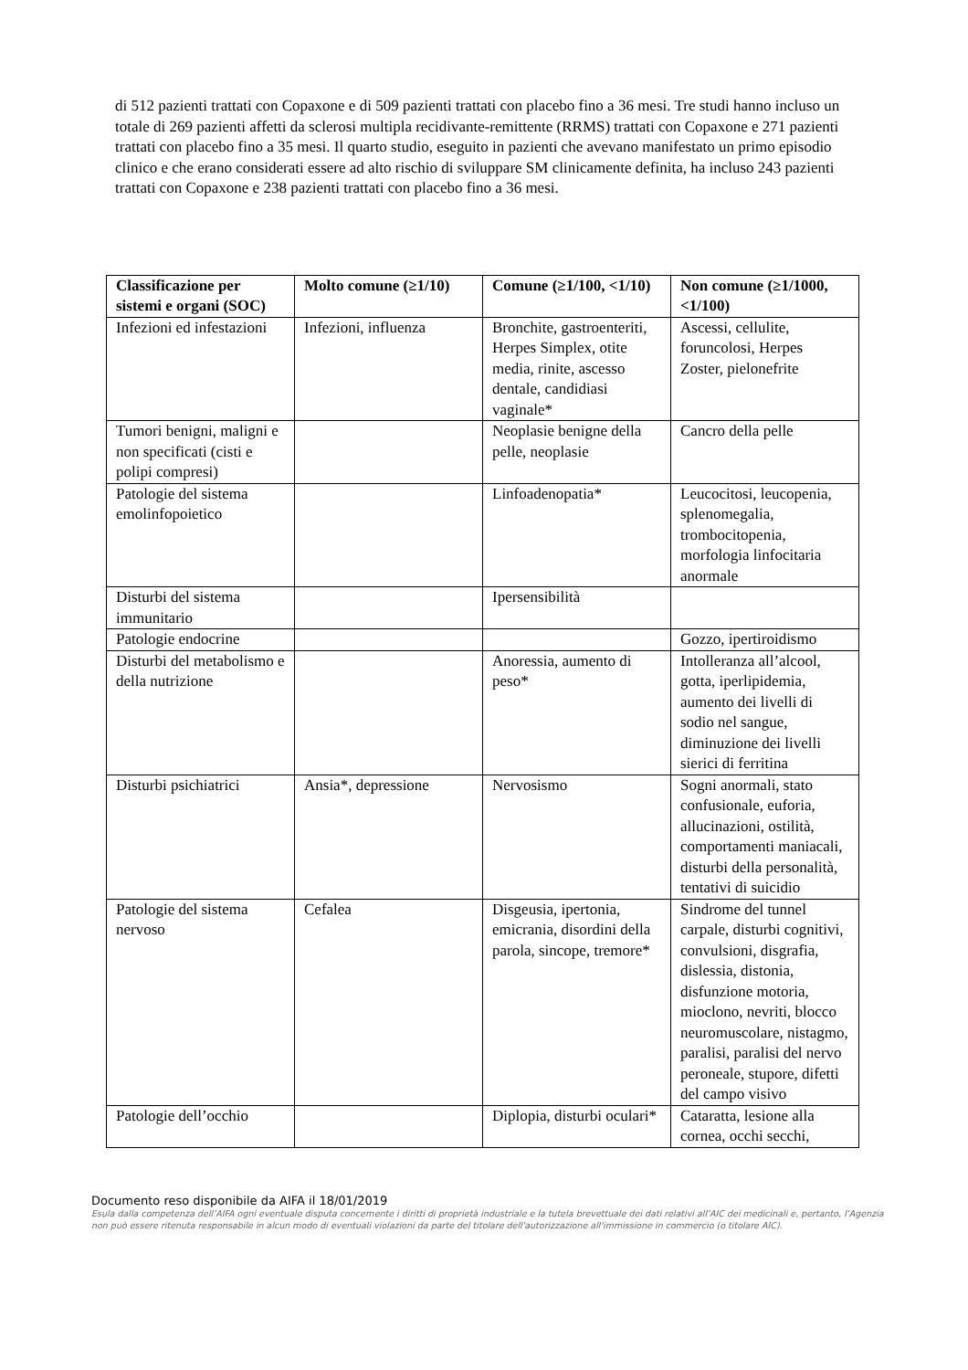di 512 pazienti trattati con Copaxone e di 509 pazienti trattati con placebo fino a 36 mesi. Tre studi hanno incluso un totale di 269 pazienti affetti da sclerosi multipla recidivante-remittente (RRMS) trattati con Copaxone e 271 pazienti trattati con placebo fino a 35 mesi. Il quarto studio, eseguito in pazienti che avevano manifestato un primo episodio clinico e che erano considerati essere ad alto rischio di sviluppare SM clinicamente definita, ha incluso 243 pazienti trattati con Copaxone e 238 pazienti trattati con placebo fino a 36 mesi.
| Classificazione per sistemi e organi (SOC) | Molto comune (≥1/10) | Comune (≥1/100, <1/10) | Non comune (≥1/1000, <1/100) |
| --- | --- | --- | --- |
| Infezioni ed infestazioni | Infezioni, influenza | Bronchite, gastroenteriti, Herpes Simplex, otite media, rinite, ascesso dentale, candidiasi vaginale* | Ascessi, cellulite, foruncolosi, Herpes Zoster, pielonefrite |
| Tumori benigni, maligni e non specificati (cisti e polipi compresi) | | Neoplasie benigne della pelle, neoplasie | Cancro della pelle |
| Patologie del sistema emolinfopoietico | | Linfoadenopatia* | Leucocitosi, leucopenia, splenomegalia, trombocitopenia, morfologia linfocitaria anormale |
| Disturbi del sistema immunitario | | Ipersensibilità | |
| Patologie endocrine | | | Gozzo, ipertiroidismo |
| Disturbi del metabolismo e della nutrizione | | Anoressia, aumento di peso* | Intolleranza all’alcool, gotta, iperlipidemia, aumento dei livelli di sodio nel sangue, diminuzione dei livelli sierici di ferritina |
| Disturbi psichiatrici | Ansia*, depressione | Nervosismo | Sogni anormali, stato confusionale, euforia, allucinazioni, ostilità, comportamenti maniacali, disturbi della personalità, tentativi di suicidio |
| Patologie del sistema nervoso | Cefalea | Disgeusia, ipertonia, emicrania, disordini della parola, sincope, tremore* | Sindrome del tunnel carpale, disturbi cognitivi, convulsioni, disgrafia, dislessia, distonia, disfunzione motoria, mioclono, nevriti, blocco neuromuscolare, nistagmo, paralisi, paralisi del nervo peroneale, stupore, difetti del campo visivo |
| Patologie dell’occhio | | Diplopia, disturbi oculari* | Cataratta, lesione alla cornea, occhi secchi, |
Documento reso disponibile da AIFA il 18/01/2019
Esula dalla competenza dell’AIFA ogni eventuale disputa concernente i diritti di proprietà industriale e la tutela brevettuale dei dati relativi all’AIC dei medicinali e, pertanto, l’Agenzia non può essere ritenuta responsabile in alcun modo di eventuali violazioni da parte del titolare dell'autorizzazione all'immissione in commercio (o titolare AIC).